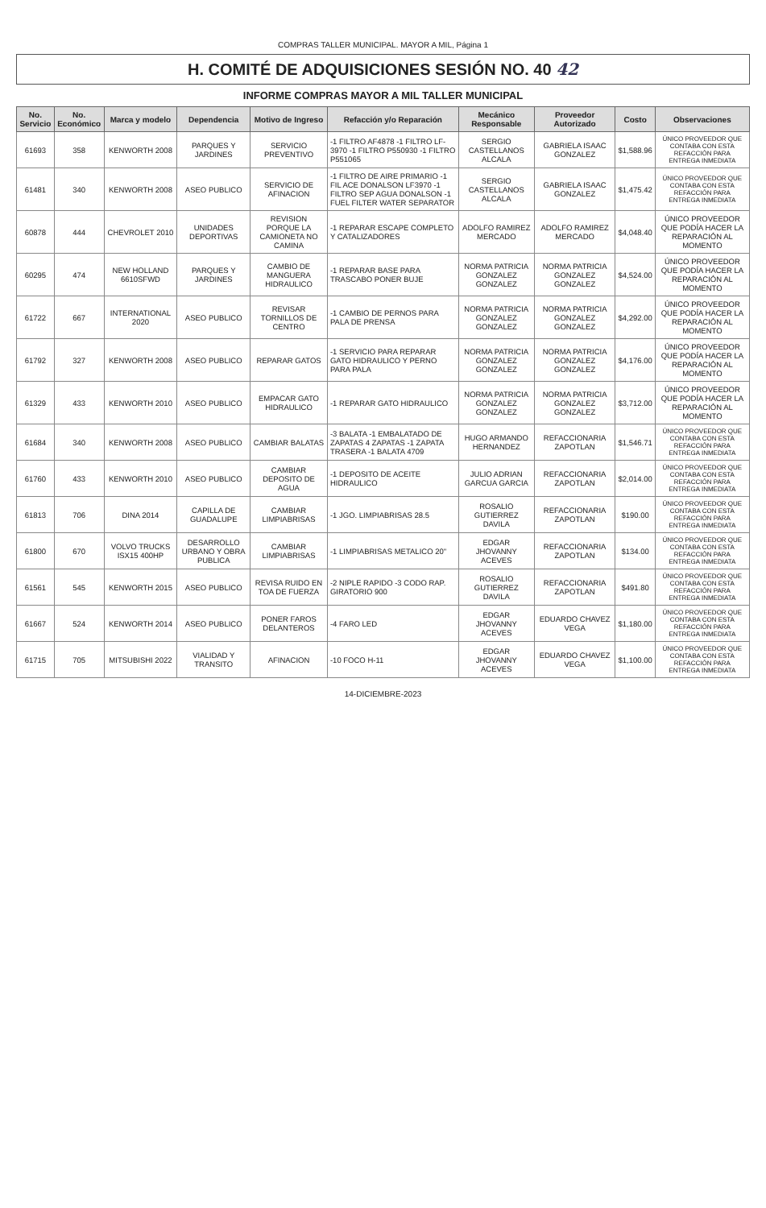COMPRAS TALLER MUNICIPAL. MAYOR A MIL, Página 1
H. COMITÉ DE ADQUISICIONES SESIÓN NO. 40 42
INFORME COMPRAS MAYOR A MIL TALLER MUNICIPAL
| No. Servicio | No. Económico | Marca y modelo | Dependencia | Motivo de Ingreso | Refacción y/o Reparación | Mecánico Responsable | Proveedor Autorizado | Costo | Observaciones |
| --- | --- | --- | --- | --- | --- | --- | --- | --- | --- |
| 61693 | 358 | KENWORTH 2008 | PARQUES Y JARDINES | SERVICIO PREVENTIVO | -1 FILTRO AF4878 -1 FILTRO LF-3970 -1 FILTRO P550930 -1 FILTRO P551065 | SERGIO CASTELLANOS ALCALA | GABRIELA ISAAC GONZALEZ | $1,588.96 | ÚNICO PROVEEDOR QUE CONTABA CON ESTA REFACCIÓN PARA ENTREGA INMEDIATA |
| 61481 | 340 | KENWORTH 2008 | ASEO PUBLICO | SERVICIO DE AFINACION | -1 FILTRO DE AIRE PRIMARIO -1 FIL ACE DONALSON LF3970 -1 FILTRO SEP AGUA DONALSON -1 FUEL FILTER WATER SEPARATOR | SERGIO CASTELLANOS ALCALA | GABRIELA ISAAC GONZALEZ | $1,475.42 | ÚNICO PROVEEDOR QUE CONTABA CON ESTA REFACCIÓN PARA ENTREGA INMEDIATA |
| 60878 | 444 | CHEVROLET 2010 | UNIDADES DEPORTIVAS | REVISION PORQUE LA CAMIONETA NO CAMINA | -1 REPARAR ESCAPE COMPLETO Y CATALIZADORES | ADOLFO RAMIREZ MERCADO | ADOLFO RAMIREZ MERCADO | $4,048.40 | ÚNICO PROVEEDOR QUE PODÍA HACER LA REPARACIÓN AL MOMENTO |
| 60295 | 474 | NEW HOLLAND 6610SFWD | PARQUES Y JARDINES | CAMBIO DE MANGUERA HIDRAULICO | -1 REPARAR BASE PARA TRASCABO PONER BUJE | NORMA PATRICIA GONZALEZ GONZALEZ | NORMA PATRICIA GONZALEZ GONZALEZ | $4,524.00 | ÚNICO PROVEEDOR QUE PODÍA HACER LA REPARACIÓN AL MOMENTO |
| 61722 | 667 | INTERNATIONAL 2020 | ASEO PUBLICO | REVISAR TORNILLOS DE CENTRO | -1 CAMBIO DE PERNOS PARA PALA DE PRENSA | NORMA PATRICIA GONZALEZ GONZALEZ | NORMA PATRICIA GONZALEZ GONZALEZ | $4,292.00 | ÚNICO PROVEEDOR QUE PODÍA HACER LA REPARACIÓN AL MOMENTO |
| 61792 | 327 | KENWORTH 2008 | ASEO PUBLICO | REPARAR GATOS | -1 SERVICIO PARA REPARAR GATO HIDRAULICO Y PERNO PARA PALA | NORMA PATRICIA GONZALEZ GONZALEZ | NORMA PATRICIA GONZALEZ GONZALEZ | $4,176.00 | ÚNICO PROVEEDOR QUE PODÍA HACER LA REPARACIÓN AL MOMENTO |
| 61329 | 433 | KENWORTH 2010 | ASEO PUBLICO | EMPACAR GATO HIDRAULICO | -1 REPARAR GATO HIDRAULICO | NORMA PATRICIA GONZALEZ GONZALEZ | NORMA PATRICIA GONZALEZ GONZALEZ | $3,712.00 | ÚNICO PROVEEDOR QUE PODÍA HACER LA REPARACIÓN AL MOMENTO |
| 61684 | 340 | KENWORTH 2008 | ASEO PUBLICO | CAMBIAR BALATAS | -3 BALATA -1 EMBALATADO DE ZAPATAS 4 ZAPATAS -1 ZAPATA TRASERA -1 BALATA 4709 | HUGO ARMANDO HERNANDEZ | REFACCIONARIA ZAPOTLAN | $1,546.71 | ÚNICO PROVEEDOR QUE CONTABA CON ESTA REFACCIÓN PARA ENTREGA INMEDIATA |
| 61760 | 433 | KENWORTH 2010 | ASEO PUBLICO | CAMBIAR DEPOSITO DE AGUA | -1 DEPOSITO DE ACEITE HIDRAULICO | JULIO ADRIAN GARCUA GARCIA | REFACCIONARIA ZAPOTLAN | $2,014.00 | ÚNICO PROVEEDOR QUE CONTABA CON ESTA REFACCIÓN PARA ENTREGA INMEDIATA |
| 61813 | 706 | DINA 2014 | CAPILLA DE GUADALUPE | CAMBIAR LIMPIABRISAS | -1 JGO. LIMPIABRISAS 28.5 | ROSALIO GUTIERREZ DAVILA | REFACCIONARIA ZAPOTLAN | $190.00 | ÚNICO PROVEEDOR QUE CONTABA CON ESTA REFACCIÓN PARA ENTREGA INMEDIATA |
| 61800 | 670 | VOLVO TRUCKS ISX15 400HP | DESARROLLO URBANO Y OBRA PUBLICA | CAMBIAR LIMPIABRISAS | -1 LIMPIABRISAS METALICO 20" | EDGAR JHOVANNY ACEVES | REFACCIONARIA ZAPOTLAN | $134.00 | ÚNICO PROVEEDOR QUE CONTABA CON ESTA REFACCIÓN PARA ENTREGA INMEDIATA |
| 61561 | 545 | KENWORTH 2015 | ASEO PUBLICO | REVISA RUIDO EN TOA DE FUERZA | -2 NIPLE RAPIDO -3 CODO RAP. GIRATORIO 900 | ROSALIO GUTIERREZ DAVILA | REFACCIONARIA ZAPOTLAN | $491.80 | ÚNICO PROVEEDOR QUE CONTABA CON ESTA REFACCIÓN PARA ENTREGA INMEDIATA |
| 61667 | 524 | KENWORTH 2014 | ASEO PUBLICO | PONER FAROS DELANTEROS | -4 FARO LED | EDGAR JHOVANNY ACEVES | EDUARDO CHAVEZ VEGA | $1,180.00 | ÚNICO PROVEEDOR QUE CONTABA CON ESTA REFACCIÓN PARA ENTREGA INMEDIATA |
| 61715 | 705 | MITSUBISHI 2022 | VIALIDAD Y TRANSITO | AFINACION | -10 FOCO H-11 | EDGAR JHOVANNY ACEVES | EDUARDO CHAVEZ VEGA | $1,100.00 | ÚNICO PROVEEDOR QUE CONTABA CON ESTA REFACCIÓN PARA ENTREGA INMEDIATA |
14-DICIEMBRE-2023